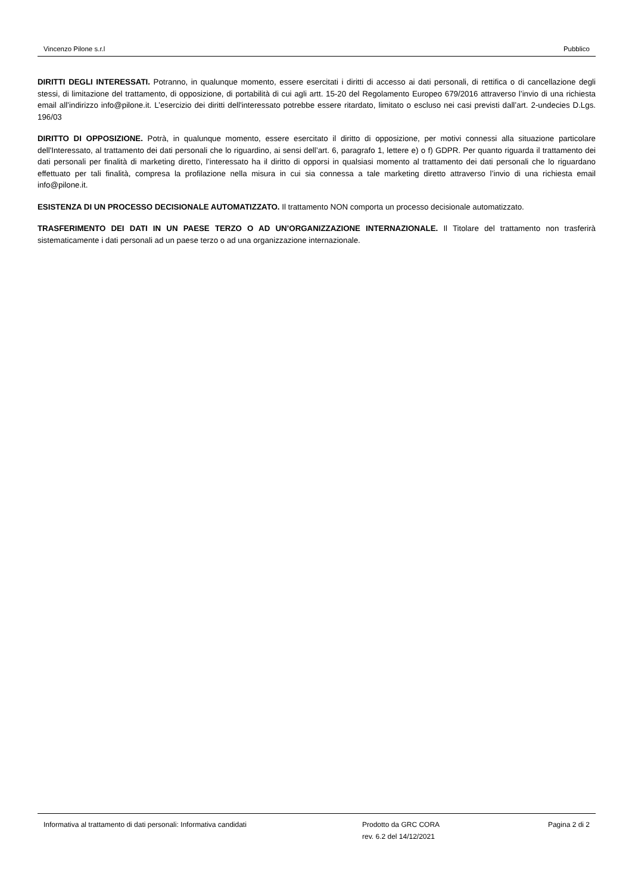Vincenzo Pilone s.r.l Pubblico
DIRITTI DEGLI INTERESSATI. Potranno, in qualunque momento, essere esercitati i diritti di accesso ai dati personali, di rettifica o di cancellazione degli stessi, di limitazione del trattamento, di opposizione, di portabilità di cui agli artt. 15-20 del Regolamento Europeo 679/2016 attraverso l’invio di una richiesta email all’indirizzo info@pilone.it. L’esercizio dei diritti dell'interessato potrebbe essere ritardato, limitato o escluso nei casi previsti dall’art. 2-undecies D.Lgs. 196/03
DIRITTO DI OPPOSIZIONE. Potrà, in qualunque momento, essere esercitato il diritto di opposizione, per motivi connessi alla situazione particolare dell'Interessato, al trattamento dei dati personali che lo riguardino, ai sensi dell’art. 6, paragrafo 1, lettere e) o f) GDPR. Per quanto riguarda il trattamento dei dati personali per finalità di marketing diretto, l’interessato ha il diritto di opporsi in qualsiasi momento al trattamento dei dati personali che lo riguardano effettuato per tali finalità, compresa la profilazione nella misura in cui sia connessa a tale marketing diretto attraverso l’invio di una richiesta email info@pilone.it.
ESISTENZA DI UN PROCESSO DECISIONALE AUTOMATIZZATO. Il trattamento NON comporta un processo decisionale automatizzato.
TRASFERIMENTO DEI DATI IN UN PAESE TERZO O AD UN’ORGANIZZAZIONE INTERNAZIONALE. Il Titolare del trattamento non trasferirà sistematicamente i dati personali ad un paese terzo o ad una organizzazione internazionale.
Informativa al trattamento di dati personali: Informativa candidati Prodotto da GRC CORA
rev. 6.2 del 14/12/2021
Pagina 2 di 2